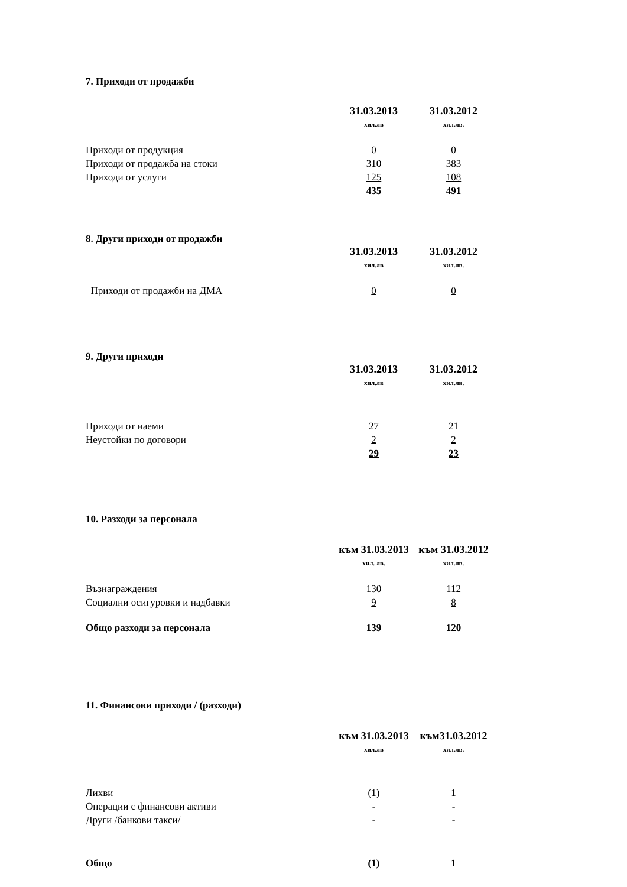7. Приходи от продажби
| | 31.03.2013 | 31.03.2012 |
| | хил.лв | хил.лв. |
| Приходи от продукция | 0 | 0 |
| Приходи от продажба на стоки | 310 | 383 |
| Приходи от услуги | 125 | 108 |
| | 435 | 491 |
8. Други приходи от продажби
| | 31.03.2013 | 31.03.2012 |
| | хил.лв | хил.лв. |
| Приходи от продажби на ДМА | 0 | 0 |
9. Други приходи
| | 31.03.2013 | 31.03.2012 |
| | хил.лв | хил.лв. |
| Приходи от наеми | 27 | 21 |
| Неустойки по договори | 2 | 2 |
| | 29 | 23 |
10. Разходи за персонала
| | към 31.03.2013 | към 31.03.2012 |
| | хил. лв. | хил.лв. |
| Възнаграждения | 130 | 112 |
| Социални осигуровки и надбавки | 9 | 8 |
| Общо разходи за персонала | 139 | 120 |
11. Финансови приходи / (разходи)
| | към 31.03.2013 | към31.03.2012 |
| | хил.лв | хил.лв. |
| Лихви | (1) | 1 |
| Операции с финансови активи | - | - |
| Други /банкови такси/ | - | - |
| Общо | (1) | 1 |